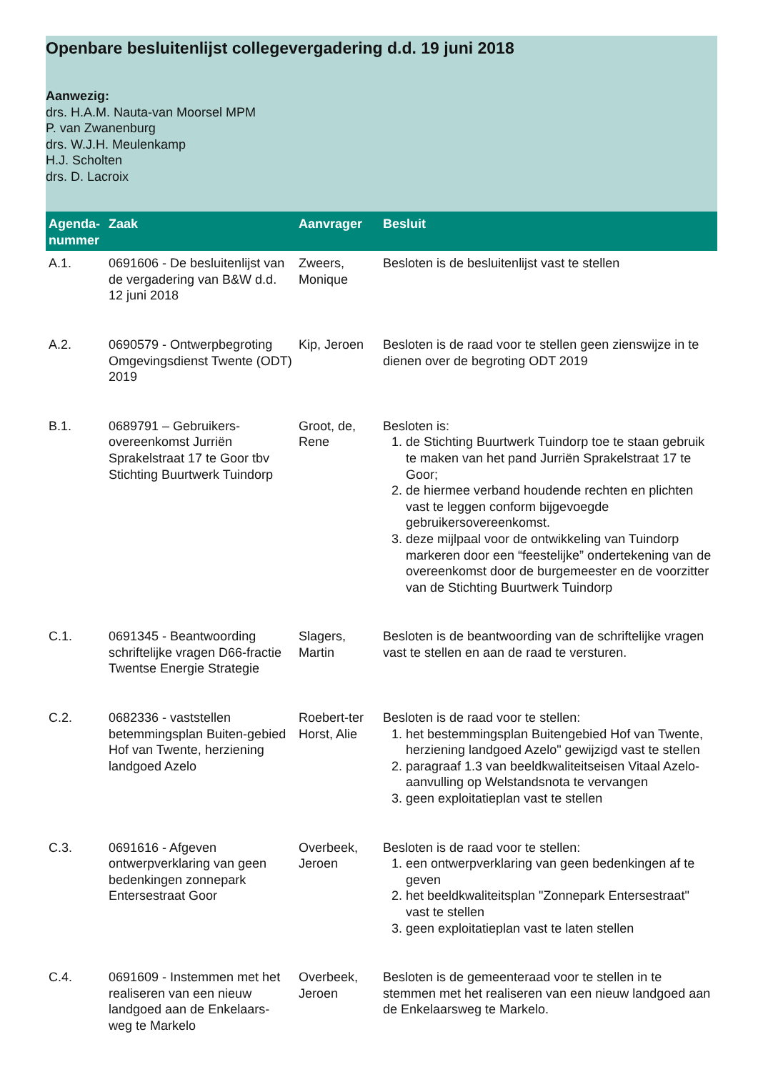Openbare besluitenlijst collegevergadering d.d. 19 juni 2018
Aanwezig:
drs. H.A.M. Nauta-van Moorsel MPM
P. van Zwanenburg
drs. W.J.H. Meulenkamp
H.J. Scholten
drs. D. Lacroix
| Agenda-nummer | Zaak | Aanvrager | Besluit |
| --- | --- | --- | --- |
| A.1. | 0691606 - De besluitenlijst van de vergadering van B&W d.d. 12 juni 2018 | Zweers, Monique | Besloten is de besluitenlijst vast te stellen |
| A.2. | 0690579 - Ontwerpbegroting Omgevingsdienst Twente (ODT) 2019 | Kip, Jeroen | Besloten is de raad voor te stellen geen zienswijze in te dienen over de begroting ODT 2019 |
| B.1. | 0689791 – Gebruikers-overeenkomst Jurriën Sprakelstraat 17 te Goor tbv Stichting Buurtwerk Tuindorp | Groot, de, Rene | Besloten is: 1. de Stichting Buurtwerk Tuindorp toe te staan gebruik te maken van het pand Jurriën Sprakelstraat 17 te Goor; 2. de hiermee verband houdende rechten en plichten vast te leggen conform bijgevoegde gebruikersovereenkomst. 3. deze mijlpaal voor de ontwikkeling van Tuindorp markeren door een “feestelijke” ondertekening van de overeenkomst door de burgemeester en de voorzitter van de Stichting Buurtwerk Tuindorp |
| C.1. | 0691345 - Beantwoording schriftelijke vragen D66-fractie Twentse Energie Strategie | Slagers, Martin | Besloten is de beantwoording van de schriftelijke vragen vast te stellen en aan de raad te versturen. |
| C.2. | 0682336 - vaststellen betemmingsplan Buiten-gebied Hof van Twente, herziening landgoed Azelo | Roebert-ter Horst, Alie | Besloten is de raad voor te stellen: 1. het bestemmingsplan Buitengebied Hof van Twente, herziening landgoed Azelo" gewijzigd vast te stellen 2. paragraaf 1.3 van beeldkwaliteitseisen Vitaal Azelo- aanvulling op Welstandsnota te vervangen 3. geen exploitatieplan vast te stellen |
| C.3. | 0691616 - Afgeven ontwerpverklaring van geen bedenkingen zonnepark Entersestraat Goor | Overbeek, Jeroen | Besloten is de raad voor te stellen: 1. een ontwerpverklaring van geen bedenkingen af te geven 2. het beeldkwaliteitsplan "Zonnepark Entersestraat" vast te stellen 3. geen exploitatieplan vast te laten stellen |
| C.4. | 0691609 - Instemmen met het realiseren van een nieuw landgoed aan de Enkelaars-weg te Markelo | Overbeek, Jeroen | Besloten is de gemeenteraad voor te stellen in te stemmen met het realiseren van een nieuw landgoed aan de Enkelaarsweg te Markelo. |